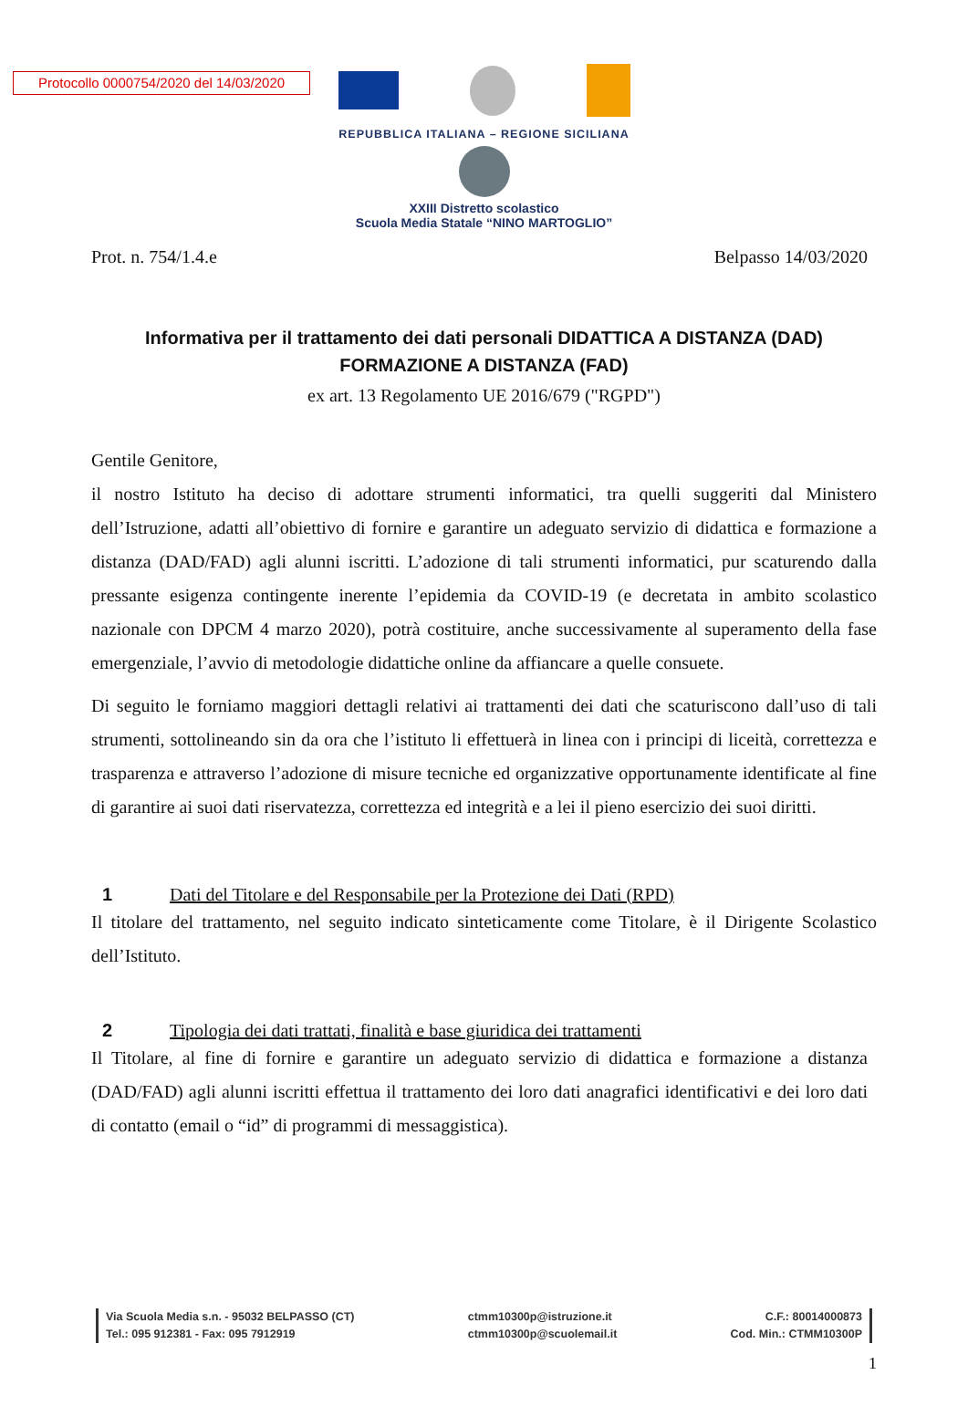Protocollo 0000754/2020 del 14/03/2020
REPUBBLICA ITALIANA – REGIONE SICILIANA
XXIII Distretto scolastico
Scuola Media Statale “NINO MARTOGLIO”
Prot. n. 754/1.4.e Belpasso 14/03/2020
Informativa per il trattamento dei dati personali DIDATTICA A DISTANZA (DAD)
FORMAZIONE A DISTANZA (FAD)
ex art. 13 Regolamento UE 2016/679 ("RGPD")
Gentile Genitore,
il nostro Istituto ha deciso di adottare strumenti informatici, tra quelli suggeriti dal Ministero dell’Istruzione, adatti all’obiettivo di fornire e garantire un adeguato servizio di didattica e formazione a distanza (DAD/FAD) agli alunni iscritti. L’adozione di tali strumenti informatici, pur scaturendo dalla pressante esigenza contingente inerente l’epidemia da COVID-19 (e decretata in ambito scolastico nazionale con DPCM 4 marzo 2020), potrà costituire, anche successivamente al superamento della fase emergenziale, l’avvio di metodologie didattiche online da affiancare a quelle consuete.
Di seguito le forniamo maggiori dettagli relativi ai trattamenti dei dati che scaturiscono dall’uso di tali strumenti, sottolineando sin da ora che l’istituto li effettuerà in linea con i principi di liceità, correttezza e trasparenza e attraverso l’adozione di misure tecniche ed organizzative opportunamente identificate al fine di garantire ai suoi dati riservatezza, correttezza ed integrità e a lei il pieno esercizio dei suoi diritti.
1 Dati del Titolare e del Responsabile per la Protezione dei Dati (RPD)
Il titolare del trattamento, nel seguito indicato sinteticamente come Titolare, è il Dirigente Scolastico dell’Istituto.
2 Tipologia dei dati trattati, finalità e base giuridica dei trattamenti
Il Titolare, al fine di fornire e garantire un adeguato servizio di didattica e formazione a distanza (DAD/FAD) agli alunni iscritti effettua il trattamento dei loro dati anagrafici identificativi e dei loro dati di contatto (email o “id” di programmi di messaggistica).
Via Scuola Media s.n. - 95032 BELPASSO (CT)
Tel.: 095 912381 - Fax: 095 7912919
ctmm10300p@istruzione.it
ctmm10300p@scuolemail.it
C.F.: 80014000873
Cod. Min.: CTMM10300P
1